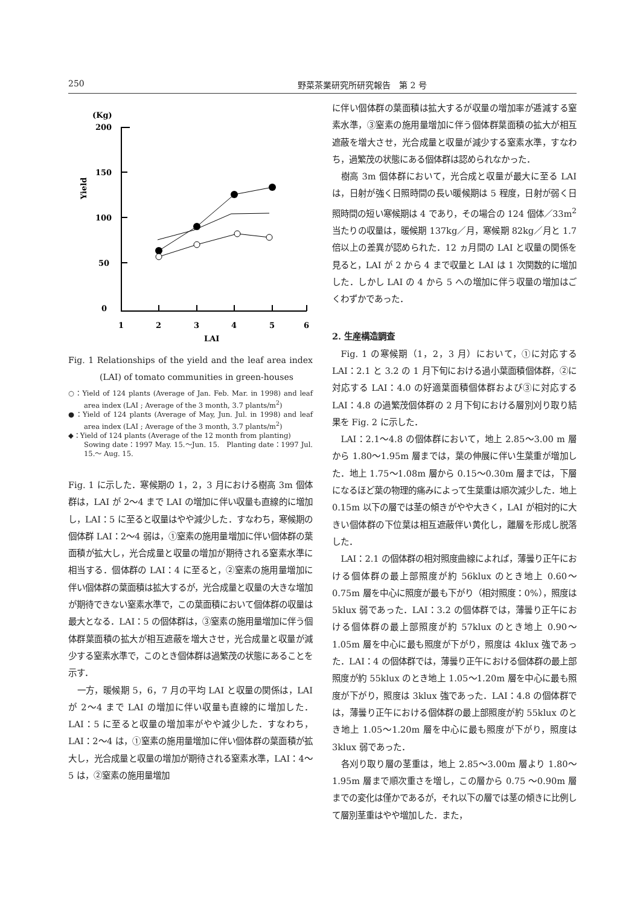250 野菜茶業研究所研究報告　第 2 号
(Kg)
200
150
100
50
0
Yield
1
2
3
4
5
6
LAI
Fig. 1 Relationships of the yield and the leaf area index (LAI) of tomato communities in green-houses
○：Yield of 124 plants (Average of Jan. Feb. Mar. in 1998) and leaf area index (LAI ; Average of the 3 month, 3.7 plants/m<sup>2</sup>)
●：Yield of 124 plants (Average of May, Jun. Jul. in 1998) and leaf area index (LAI ; Average of the 3 month, 3.7 plants/m<sup>2</sup>)
◆：Yield of 124 plants (Average of the 12 month from planting)
Sowing date：1997 May. 15.～Jun. 15.　Planting date：1997 Jul. 15.～ Aug. 15.
Fig. 1 に示した．寒候期の 1，2，3 月における樹高 3m 個体群は，LAI が 2～4 まで LAI の増加に伴い収量も直線的に増加し，LAI：5 に至ると収量はやや減少した．すなわち，寒候期の個体群 LAI：2～4 弱は，①窒素の施用量増加に伴い個体群の葉面積が拡大し，光合成量と収量の増加が期待される窒素水準に相当する．個体群の LAI：4 に至ると，②窒素の施用量増加に伴い個体群の葉面積は拡大するが，光合成量と収量の大きな増加が期待できない窒素水準で，この葉面積において個体群の収量は最大となる．LAI：5 の個体群は，③窒素の施用量増加に伴う個体群葉面積の拡大が相互遮蔽を増大させ，光合成量と収量が減少する窒素水準で，このとき個体群は過繁茂の状態にあることを示す．
一方，暖候期 5，6，7 月の平均 LAI と収量の関係は，LAI が 2～4 まで LAI の増加に伴い収量も直線的に増加した．LAI：5 に至ると収量の増加率がやや減少した．すなわち，LAI：2～4 は，①窒素の施用量増加に伴い個体群の葉面積が拡大し，光合成量と収量の増加が期待される窒素水準，LAI：4～5 は，②窒素の施用量増加
に伴い個体群の葉面積は拡大するが収量の増加率が逓減する窒素水準，③窒素の施用量増加に伴う個体群葉面積の拡大が相互遮蔽を増大させ，光合成量と収量が減少する窒素水準，すなわち，過繁茂の状態にある個体群は認められなかった．
樹高 3m 個体群において，光合成と収量が最大に至る LAI は，日射が強く日照時間の長い暖候期は 5 程度，日射が弱く日照時間の短い寒候期は 4 であり，その場合の 124 個体／33m<sup>2</sup>当たりの収量は，暖候期 137kg／月，寒候期 82kg／月と 1.7 倍以上の差異が認められた．12 ヵ月間の LAI と収量の関係を見ると，LAI が 2 から 4 まで収量と LAI は 1 次関数的に増加した．しかし LAI の 4 から 5 への増加に伴う収量の増加はごくわずかであった．
2. 生産構造調査
Fig. 1 の寒候期（1，2，3 月）において，①に対応する LAI：2.1 と 3.2 の 1 月下旬における過小葉面積個体群，②に対応する LAI：4.0 の好適葉面積個体群および③に対応する LAI：4.8 の過繁茂個体群の 2 月下旬における層別刈り取り結果を Fig. 2 に示した．
LAI：2.1～4.8 の個体群において，地上 2.85～3.00 m 層から 1.80～1.95m 層までは，葉の伸展に伴い生葉重が増加した．地上 1.75～1.08m 層から 0.15～0.30m 層までは，下層になるほど葉の物理的痛みによって生葉重は順次減少した．地上 0.15m 以下の層では茎の傾きがやや大きく，LAI が相対的に大きい個体群の下位葉は相互遮蔽伴い黄化し，離層を形成し脱落した．
LAI：2.1 の個体群の相対照度曲線によれば，薄曇り正午における個体群の最上部照度が約 56klux のとき地上 0.60～0.75m 層を中心に照度が最も下がり（相対照度：0%），照度は 5klux 弱であった．LAI：3.2 の個体群では，薄曇り正午における個体群の最上部照度が約 57klux のとき地上 0.90～1.05m 層を中心に最も照度が下がり，照度は 4klux 強であった．LAI：4 の個体群では，薄曇り正午における個体群の最上部照度が約 55klux のとき地上 1.05～1.20m 層を中心に最も照度が下がり，照度は 3klux 強であった．LAI：4.8 の個体群では，薄曇り正午における個体群の最上部照度が約 55klux のとき地上 1.05～1.20m 層を中心に最も照度が下がり，照度は 3klux 弱であった．
各刈り取り層の茎重は，地上 2.85～3.00m 層より 1.80～1.95m 層まで順次重さを増し，この層から 0.75 ～0.90m 層までの変化は僅かであるが，それ以下の層では茎の傾きに比例して層別茎重はやや増加した．また，